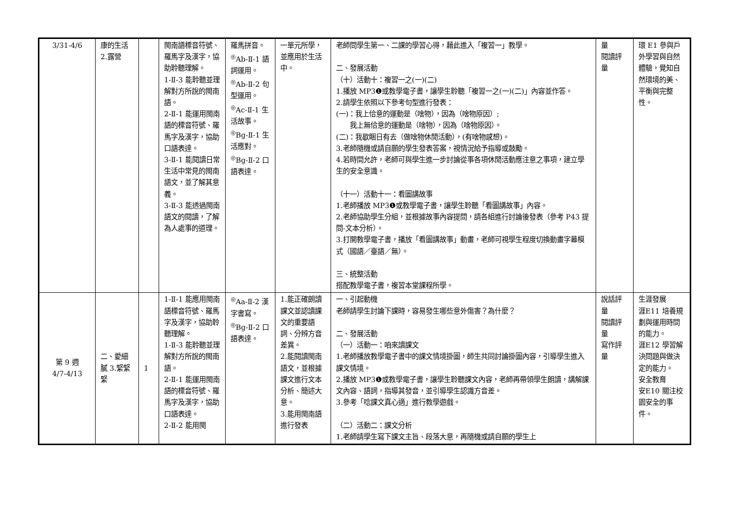| 3/31-4/6 | 康的生活 2.露營 | | 閩南語標音符號、羅馬字及漢字，協助聆聽理解。 1-Ⅱ-3 能聆聽並理解對方所說的閩南語。 2-Ⅱ-1 能運用閩南語的標音符號、羅馬字及漢字，協助口語表達。 3-Ⅱ-1 能閱讀日常生活中常見的閩南語文，並了解其意義。 3-Ⅱ-3 能透過閩南語文的閱讀，了解為人處事的道理。 | 羅馬拼音。 <sup>◎</sup>Ab-Ⅱ-1 語詞運用。 <sup>◎</sup>Ab-Ⅱ-2 句型運用。 <sup>◎</sup>Ac-Ⅱ-1 生活故事。 <sup>◎</sup>Bg-Ⅱ-1 生活應對。 <sup>◎</sup>Bg-Ⅱ-2 口語表達。 | 一單元所學，並應用於生活中。 | 老師問學生第一、二課的學習心得，藉此進入「複習一」教學。 二、發展活動 （十）活動十：複習一之(一)(二) 1.播放 MP3❶或教學電子書，讓學生聆聽「複習一之(一)(二)」內容並作答。 2.請學生依照以下參考句型進行發表： (一)：我上佮意的運動是（啥物），因為（啥物原因）; 我上無佮意的運動是（啥物），因為（啥物原因）。 (二)：我歇睏日有去（做啥物休閒活動），(有啥物感想)。 3.老師隨機或請自願的學生發表答案，視情況給予指導或鼓勵。 4.若時間允許，老師可與學生進一步討論從事各項休閒活動應注意之事項，建立學生的安全意識。 （十一）活動十一：看圖講故事 1.老師播放 MP3❶或教學電子書，讓學生聆聽「看圖講故事」內容。 2.老師協助學生分組，並根據故事內容提問，請各組進行討論後發表（參考 P43 提問-文本分析）。 3.打開教學電子書，播放「看圖講故事」動畫，老師可視學生程度切換動畫字幕模式（國語／臺語／無）。 三、統整活動 搭配教學電子書，複習本堂課程所學。 | 量 閱讀評量 | 環 E1 參與戶外學習與自然體驗，覺知自然環境的美、平衡與完整性。 |
| 第 9 週 4/7-4/13 | 二、愛細膩 3.緊緊緊 | 1 | 1-Ⅱ-1 能應用閩南語標音符號、羅馬字及漢字，協助聆聽理解。 1-Ⅱ-3 能聆聽並理解對方所說的閩南語。 2-Ⅱ-1 能運用閩南語的標音符號、羅馬字及漢字，協助口語表達。 2-Ⅱ-2 能用閩 | <sup>◎</sup>Aa-Ⅱ-2 漢字書寫。 <sup>◎</sup>Bg-Ⅱ-2 口語表達。 | 1.能正確朗讀課文並認讀課文的重要語詞、分辨方音差異。 2.能閱讀閩南語文，並根據課文進行文本分析、簡述大意。 3.能用閩南語進行發表 | 一、引起動機 老師請學生討論下課時，容易發生哪些意外傷害？為什麼？ 二、發展活動 （一）活動一：咱來讀課文 1.老師播放教學電子書中的課文情境掛圖，師生共同討論掛圖內容，引導學生進入課文情境。 2.播放 MP3❶或教學電子書，讓學生聆聽課文內容，老師再帶領學生朗讀，講解課文內容、語詞，指導其發音，並引導學生認識方音差。 3.參考「唸課文真心適」進行教學遊戲。 （二）活動二：課文分析 1.老師請學生寫下課文主旨、段落大意，再隨機或請自願的學生上 | 說話評量 閱讀評量 寫作評量 | 生涯發展 涯E11 培養規劃與運用時間的能力。 涯E12 學習解決問題與做決定的能力。 安全教育 安E10 關注校園安全的事件。 |